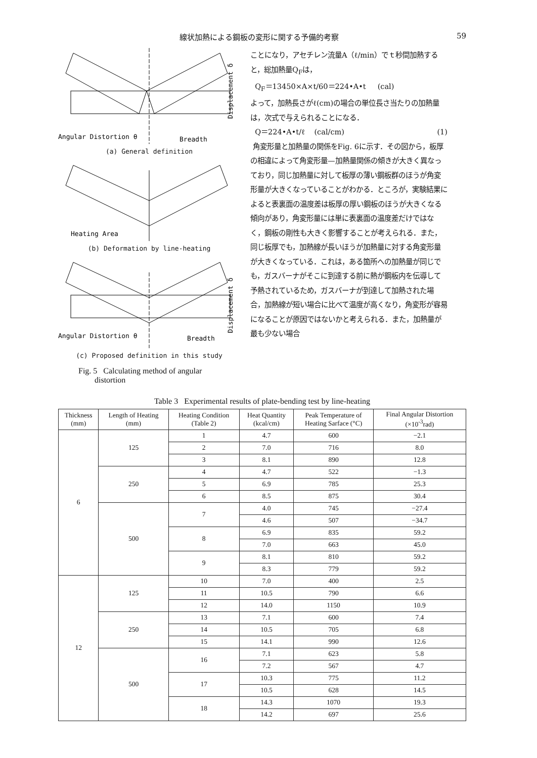線状加熱による鋼板の変形に関する予備的考察 59
Angular Distortion θ
Breadth
Displacement δ
(a) General definition
Heating Area
(b) Deformation by line-heating
Angular Distortion θ
Breadth
Displacement δ
(c) Proposed definition in this study
Fig. 5 Calculating method of angular
distortion
ことになり，アセチレン流量A（ℓ/min）でｔ秒間加熱すると，総加熱量Q<sub>F</sub>は，
Q<sub>F</sub>＝13450×A×t/60＝224•A•t (cal)
よって，加熱長さがℓ(cm)の場合の単位長さ当たりの加熱量は，次式で与えられることになる．
Q＝224•A•t/ℓ (cal/cm) (1)
角変形量と加熱量の関係をFig. 6に示す．その図から，板厚の相違によって角変形量—加熱量関係の傾きが大きく異なっており，同じ加熱量に対して板厚の薄い鋼板群のほうが角変形量が大きくなっていることがわかる．ところが，実験結果によると表裏面の温度差は板厚の厚い鋼板のほうが大きくなる傾向があり，角変形量には単に表裏面の温度差だけではなく，鋼板の剛性も大きく影響することが考えられる．また，同じ板厚でも，加熱線が長いほうが加熱量に対する角変形量が大きくなっている．これは，ある箇所への加熱量が同じでも，ガスバーナがそこに到達する前に熱が鋼板内を伝導して予熱されているため，ガスバーナが到達して加熱された場合，加熱線が短い場合に比べて温度が高くなり，角変形が容易になることが原因ではないかと考えられる．また，加熱量が最も少ない場合
Table 3 Experimental results of plate-bending test by line-heating
| Thickness (mm) | Length of Heating (mm) | Heating Condition (Table 2) | Heat Quantity (kcal/cm) | Peak Temperature of Heating Sarface (°C) | Final Angular Distortion (×10<sup>-3</sup>rad) |
| --- | --- | --- | --- | --- | --- |
| 6 | 125 | 1 | 4.7 | 600 | −2.1 |
| | | 2 | 7.0 | 716 | 8.0 |
| | | 3 | 8.1 | 890 | 12.8 |
| | 250 | 4 | 4.7 | 522 | −1.3 |
| | | 5 | 6.9 | 785 | 25.3 |
| | | 6 | 8.5 | 875 | 30.4 |
| | 500 | 7 | 4.0 | 745 | −27.4 |
| | | | 4.6 | 507 | −34.7 |
| | | 8 | 6.9 | 835 | 59.2 |
| | | | 7.0 | 663 | 45.0 |
| | | 9 | 8.1 | 810 | 59.2 |
| | | | 8.3 | 779 | 59.2 |
| 12 | 125 | 10 | 7.0 | 400 | 2.5 |
| | | 11 | 10.5 | 790 | 6.6 |
| | | 12 | 14.0 | 1150 | 10.9 |
| | 250 | 13 | 7.1 | 600 | 7.4 |
| | | 14 | 10.5 | 705 | 6.8 |
| | | 15 | 14.1 | 990 | 12.6 |
| | 500 | 16 | 7.1 | 623 | 5.8 |
| | | | 7.2 | 567 | 4.7 |
| | | 17 | 10.3 | 775 | 11.2 |
| | | | 10.5 | 628 | 14.5 |
| | | 18 | 14.3 | 1070 | 19.3 |
| | | | 14.2 | 697 | 25.6 |